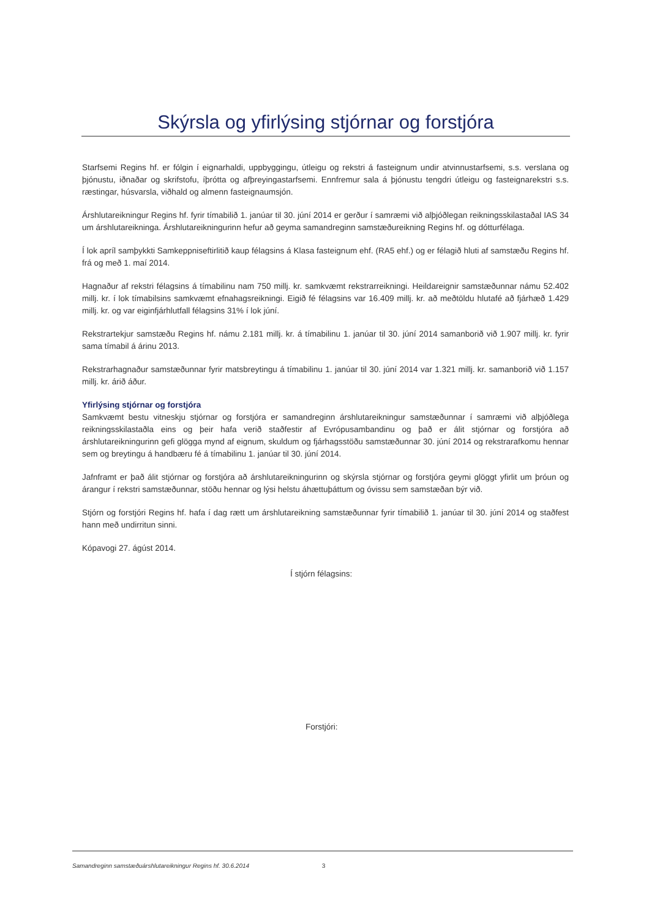Skýrsla og yfirlýsing stjórnar og forstjóra
Starfsemi Regins hf. er fólgin í eignarhaldi, uppbyggingu, útleigu og rekstri á fasteignum undir atvinnustarfsemi, s.s. verslana og þjónustu, iðnaðar og skrifstofu, íþrótta og afþreyingastarfsemi. Ennfremur sala á þjónustu tengdri útleigu og fasteignarekstri s.s. ræstingar, húsvarsla, viðhald og almenn fasteignaumsjón.
Árshlutareikningur Regins hf. fyrir tímabilið 1. janúar til 30. júní 2014 er gerður í samræmi við alþjóðlegan reikningsskilastaðal IAS 34 um árshlutareikninga. Árshlutareikningurinn hefur að geyma samandreginn samstæðureikning Regins hf. og dótturfélaga.
Í lok apríl samþykkti Samkeppniseftirlitið kaup félagsins á Klasa fasteignum ehf. (RA5 ehf.) og er félagið hluti af samstæðu Regins hf. frá og með 1. maí 2014.
Hagnaður af rekstri félagsins á tímabilinu nam 750 millj. kr. samkvæmt rekstrarreikningi. Heildareignir samstæðunnar námu 52.402 millj. kr. í lok tímabilsins samkvæmt efnahagsreikningi. Eigið fé félagsins var 16.409 millj. kr. að meðtöldu hlutafé að fjárhæð 1.429 millj. kr. og var eiginfjárhlutfall félagsins 31% í lok júní.
Rekstrartekjur samstæðu Regins hf. námu 2.181 millj. kr. á tímabilinu 1. janúar til 30. júní 2014 samanborið við 1.907 millj. kr. fyrir sama tímabil á árinu 2013.
Rekstrarhagnaður samstæðunnar fyrir matsbreytingu á tímabilinu 1. janúar til 30. júní 2014 var 1.321 millj. kr. samanborið við 1.157 millj. kr. árið áður.
Yfirlýsing stjórnar og forstjóra
Samkvæmt bestu vitneskju stjórnar og forstjóra er samandreginn árshlutareikningur samstæðunnar í samræmi við alþjóðlega reikningsskilastaðla eins og þeir hafa verið staðfestir af Evrópusambandinu og það er álit stjórnar og forstjóra að árshlutareikningurinn gefi glögga mynd af eignum, skuldum og fjárhagsstöðu samstæðunnar 30. júní 2014 og rekstrarafkomu hennar sem og breytingu á handbæru fé á tímabilinu 1. janúar til 30. júní 2014.
Jafnframt er það álit stjórnar og forstjóra að árshlutareikningurinn og skýrsla stjórnar og forstjóra geymi glöggt yfirlit um þróun og árangur í rekstri samstæðunnar, stöðu hennar og lýsi helstu áhættuþáttum og óvissu sem samstæðan býr við.
Stjórn og forstjóri Regins hf. hafa í dag rætt um árshlutareikning samstæðunnar fyrir tímabilið 1. janúar til 30. júní 2014 og staðfest hann með undirritun sinni.
Kópavogi 27. ágúst 2014.
Í stjórn félagsins:
Forstjóri:
Samandreginn samstæðuárshlutareikningur Regins hf. 30.6.2014 3